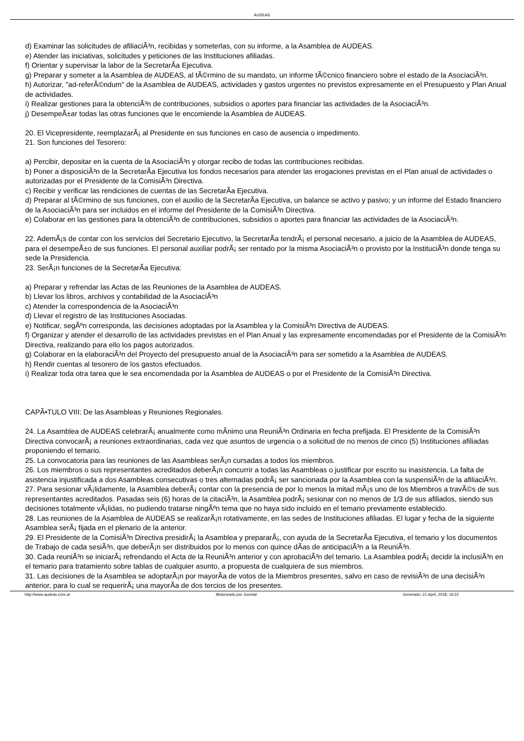AUDEAS
d) Examinar las solicitudes de afiliaciÃ³n, recibidas y someterlas, con su informe, a la Asamblea de AUDEAS.
e) Atender las iniciativas, solicitudes y peticiones de las Instituciones afiliadas.
f) Orientar y supervisar la labor de la SecretarÃ­a Ejecutiva.
g) Preparar y someter a la Asamblea de AUDEAS, al tÃ©rmino de su mandato, un informe tÃ©cnico financiero sobre el estado de la AsociaciÃ³n.
h) Autorizar, "ad-referÃ©ndum" de la Asamblea de AUDEAS, actividades y gastos urgentes no previstos expresamente en el Presupuesto y Plan Anual de actividades.
i) Realizar gestiones para la obtenciÃ³n de contribuciones, subsidios o aportes para financiar las actividades de la AsociaciÃ³n.
j) DesempeÃ±ar todas las otras funciones que le encomiende la Asamblea de AUDEAS.
20. El Vicepresidente, reemplazarÃ¡ al Presidente en sus funciones en caso de ausencia o impedimento.
21. Son funciones del Tesorero:
a) Percibir, depositar en la cuenta de la AsociaciÃ³n y otorgar recibo de todas las contribuciones recibidas.
b) Poner a disposiciÃ³n de la SecretarÃ­a Ejecutiva los fondos necesarios para atender las erogaciones previstas en el Plan anual de actividades o autorizadas por el Presidente de la ComisiÃ³n Directiva.
c) Recibir y verificar las rendiciones de cuentas de las SecretarÃ­a Ejecutiva.
d) Preparar al tÃ©rmino de sus funciones, con el auxilio de la SecretarÃ­a Ejecutiva, un balance se activo y pasivo; y un informe del Estado financiero de la AsociaciÃ³n para ser incluidos en el informe del Presidente de la ComisiÃ³n Directiva.
e) Colaborar en las gestiones para la obtenciÃ³n de contribuciones, subsidios o aportes para financiar las actividades de la AsociaciÃ³n.
22. AdemÃ¡s de contar con los servicios del Secretario Ejecutivo, la SecretarÃ­a tendrÃ¡ el personal necesario, a juicio de la Asamblea de AUDEAS, para el desempeÃ±o de sus funciones. El personal auxiliar podrÃ¡ ser rentado por la misma AsociaciÃ³n o provisto por la InstituciÃ³n donde tenga su sede la Presidencia.
23. SerÃ¡n funciones de la SecretarÃ­a Ejecutiva:
a) Preparar y refrendar las Actas de las Reuniones de la Asamblea de AUDEAS.
b) Llevar los libros, archivos y contabilidad de la AsociaciÃ³n
c) Atender la correspondencia de la AsociaciÃ³n
d) Llevar el registro de las Instituciones Asociadas.
e) Notificar, segÃºn corresponda, las decisiones adoptadas por la Asamblea y la ComisiÃ³n Directiva de AUDEAS.
f) Organizar y atender el desarrollo de las actividades previstas en el Plan Anual y las expresamente encomendadas por el Presidente de la ComisiÃ³n Directiva, realizando para ello los pagos autorizados.
g) Colaborar en la elaboraciÃ³n del Proyecto del presupuesto anual de la AsociaciÃ³n para ser sometido a la Asamblea de AUDEAS.
h) Rendir cuentas al tesorero de los gastos efectuados.
i) Realizar toda otra tarea que le sea encomendada por la Asamblea de AUDEAS o por el Presidente de la ComisiÃ³n Directiva.
CAPÃ•TULO VIII: De las Asambleas y Reuniones Regionales.
24. La Asamblea de AUDEAS celebrarÃ¡ anualmente como mÃ­nimo una ReuniÃ³n Ordinaria en fecha prefijada. El Presidente de la ComisiÃ³n Directiva convocarÃ¡ a reuniones extraordinarias, cada vez que asuntos de urgencia o a solicitud de no menos de cinco (5) Instituciones afiliadas proponiendo el temario.
25. La convocatoria para las reuniones de las Asambleas serÃ¡n cursadas a todos los miembros.
26. Los miembros o sus representantes acreditados deberÃ¡n concurrir a todas las Asambleas o justificar por escrito su inasistencia. La falta de asistencia injustificada a dos Asambleas consecutivas o tres alternadas podrÃ¡ ser sancionada por la Asamblea con la suspensiÃ³n de la afiliaciÃ³n.
27. Para sesionar vÃ¡lidamente, la Asamblea deberÃ¡ contar con la presencia de por lo menos la mitad mÃ¡s uno de los Miembros a travÃ©s de sus representantes acreditados. Pasadas seis (6) horas de la citaciÃ³n, la Asamblea podrÃ¡ sesionar con no menos de 1/3 de sus afiliados, siendo sus decisiones totalmente vÃ¡lidas, no pudiendo tratarse ningÃºn tema que no haya sido incluido en el temario previamente establecido.
28. Las reuniones de la Asamblea de AUDEAS se realizarÃ¡n rotativamente, en las sedes de Instituciones afiliadas. El lugar y fecha de la siguiente Asamblea serÃ¡ fijada en el plenario de la anterior.
29. El Presidente de la ComisiÃ³n Directiva presidirÃ¡ la Asamblea y prepararÃ¡, con ayuda de la SecretarÃ­a Ejecutiva, el temario y los documentos de Trabajo de cada sesiÃ³n, que deberÃ¡n ser distribuidos por lo menos con quince dÃ­as de anticipaciÃ³n a la ReuniÃ³n.
30. Cada reuniÃ³n se iniciarÃ¡ refrendando el Acta de la ReuniÃ³n anterior y con aprobaciÃ³n del temario. La Asamblea podrÃ¡ decidir la inclusiÃ³n en el temario para tratamiento sobre tablas de cualquier asunto, a propuesta de cualquiera de sus miembros.
31. Las decisiones de la Asamblea se adoptarÃ¡n por mayorÃ­a de votos de la Miembros presentes, salvo en caso de revisiÃ³n de una decisiÃ³n anterior, para lo cual se requerirÃ¡ una mayorÃ­a de dos tercios de los presentes.
http://www.audeas.com.ar Motorizado por Joomla! Generado: 21 April, 2018, 16:22